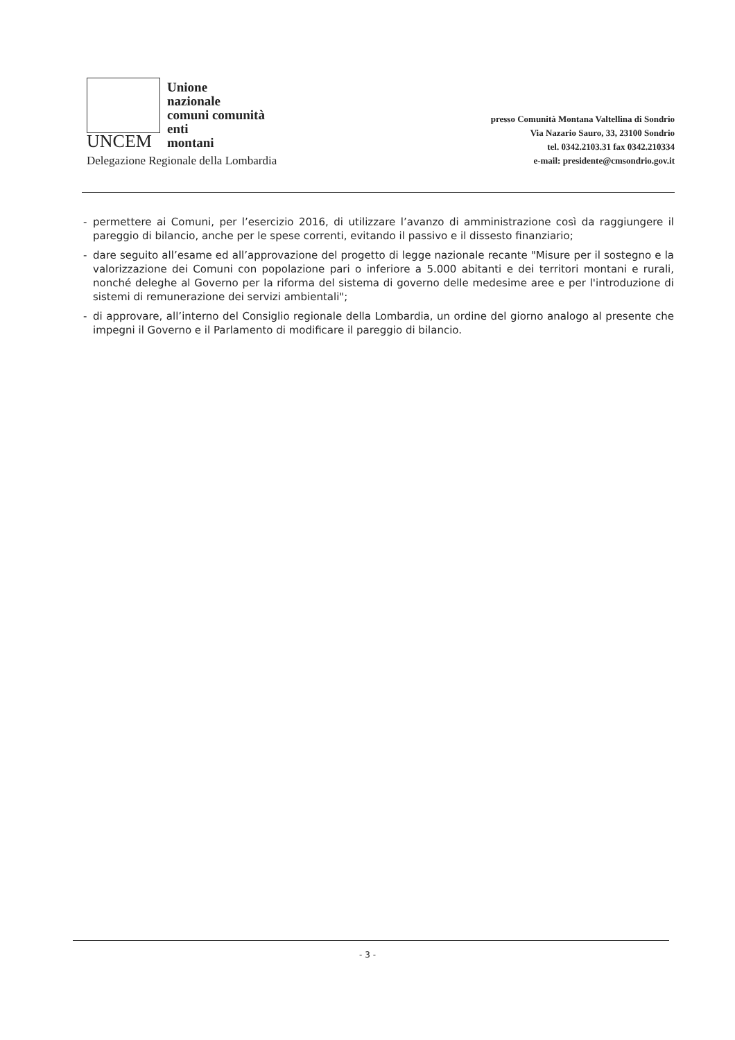UNCEM
Unione
nazionale
comuni comunità
enti
montani
Delegazione Regionale della Lombardia
presso Comunità Montana Valtellina di Sondrio
Via Nazario Sauro, 33, 23100 Sondrio
tel. 0342.2103.31 fax 0342.210334
e-mail: presidente@cmsondrio.gov.it
- permettere ai Comuni, per l’esercizio 2016, di utilizzare l’avanzo di amministrazione così da raggiungere il pareggio di bilancio, anche per le spese correnti, evitando il passivo e il dissesto finanziario;
- dare seguito all’esame ed all’approvazione del progetto di legge nazionale recante "Misure per il sostegno e la valorizzazione dei Comuni con popolazione pari o inferiore a 5.000 abitanti e dei territori montani e rurali, nonché deleghe al Governo per la riforma del sistema di governo delle medesime aree e per l'introduzione di sistemi di remunerazione dei servizi ambientali";
- di approvare, all’interno del Consiglio regionale della Lombardia, un ordine del giorno analogo al presente che impegni il Governo e il Parlamento di modificare il pareggio di bilancio.
- 3 -